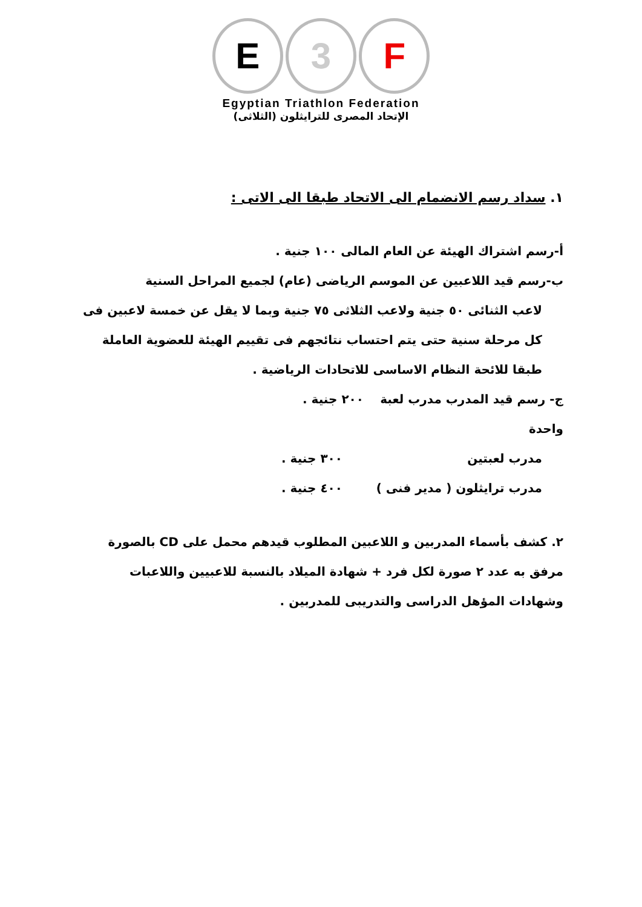E 3 F
Egyptian Triathlon Federation
الإتحاد المصرى للترايثلون (الثلاثى)
١. سداد رسم الانضمام الى الاتحاد طبقا الى الاتى :
أ-رسم اشتراك الهيئة عن العام المالى ١٠٠ جنية .
ب-رسم قيد اللاعبين عن الموسم الرياضى (عام) لجميع المراحل السنية
لاعب الثنائى ٥٠ جنية ولاعب الثلاثى ٧٥ جنية وبما لا يقل عن خمسة لاعبين فى كل مرحلة سنية حتى يتم احتساب نتائجهم فى تقييم الهيئة للعضوية العاملة طبقا للائحة النظام الاساسى للاتحادات الرياضية .
ج- رسم قيد المدرب مدرب لعبة واحدة ٢٠٠ جنية .
مدرب لعبتين ٣٠٠ جنية .
مدرب ترايثلون ( مدير فنى ) ٤٠٠ جنية .
٢. كشف بأسماء المدربين و اللاعبين المطلوب قيدهم محمل على CD بالصورة مرفق به عدد ٢ صورة لكل فرد + شهادة الميلاد بالنسبة للاعبيين واللاعبات وشهادات المؤهل الدراسى والتدريبى للمدربين .